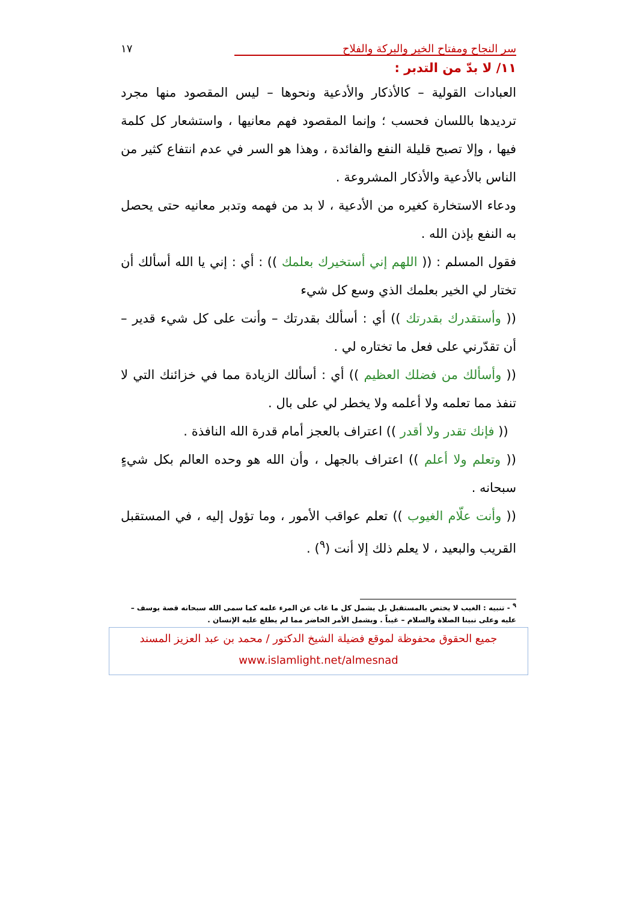سر النجاح ومفتاح الخير والبركة والفلاح ١٧
١١/ لا بدّ من التدبر :
العبادات القولية – كالأذكار والأدعية ونحوها – ليس المقصود منها مجرد ترديدها باللسان فحسب ؛ وإنما المقصود فهم معانيها ، واستشعار كل كلمة فيها ، وإلا تصبح قليلة النفع والفائدة ، وهذا هو السر في عدم انتفاع كثير من الناس بالأدعية والأذكار المشروعة .
ودعاء الاستخارة كغيره من الأدعية ، لا بد من فهمه وتدبر معانيه حتى يحصل به النفع بإذن الله .
فقول المسلم : (( اللهم إني أستخيرك بعلمك )) : أي : إني يا الله أسألك أن تختار لي الخير بعلمك الذي وسع كل شيء
(( وأستقدرك بقدرتك )) أي : أسألك بقدرتك – وأنت على كل شيء قدير – أن تقدّرني على فعل ما تختاره لي .
(( وأسألك من فضلك العظيم )) أي : أسألك الزيادة مما في خزائنك التي لا تنفذ مما تعلمه ولا أعلمه ولا يخطر لي على بال .
(( فإنك تقدر ولا أقدر )) اعتراف بالعجز أمام قدرة الله النافذة .
(( وتعلم ولا أعلم )) اعتراف بالجهل ، وأن الله هو وحده العالم بكل شيءٍ سبحانه .
(( وأنت علّام الغيوب )) تعلم عواقب الأمور ، وما تؤول إليه ، في المستقبل القريب والبعيد ، لا يعلم ذلك إلا أنت (<sup>٩</sup>) .
<sup>٩</sup> - تنبيه : الغيب لا يختص بالمستقبل بل يشمل كل ما غاب عن المرء علمه كما سمى الله سبحانه قصة يوسف – عليه وعلى نبينا الصلاة والسلام – غيباً . ويشمل الأمر الحاضر مما لم يطلع عليه الإنسان .
جميع الحقوق محفوظة لموقع فضيلة الشيخ الدكتور / محمد بن عبد العزيز المسند
www.islamlight.net/almesnad